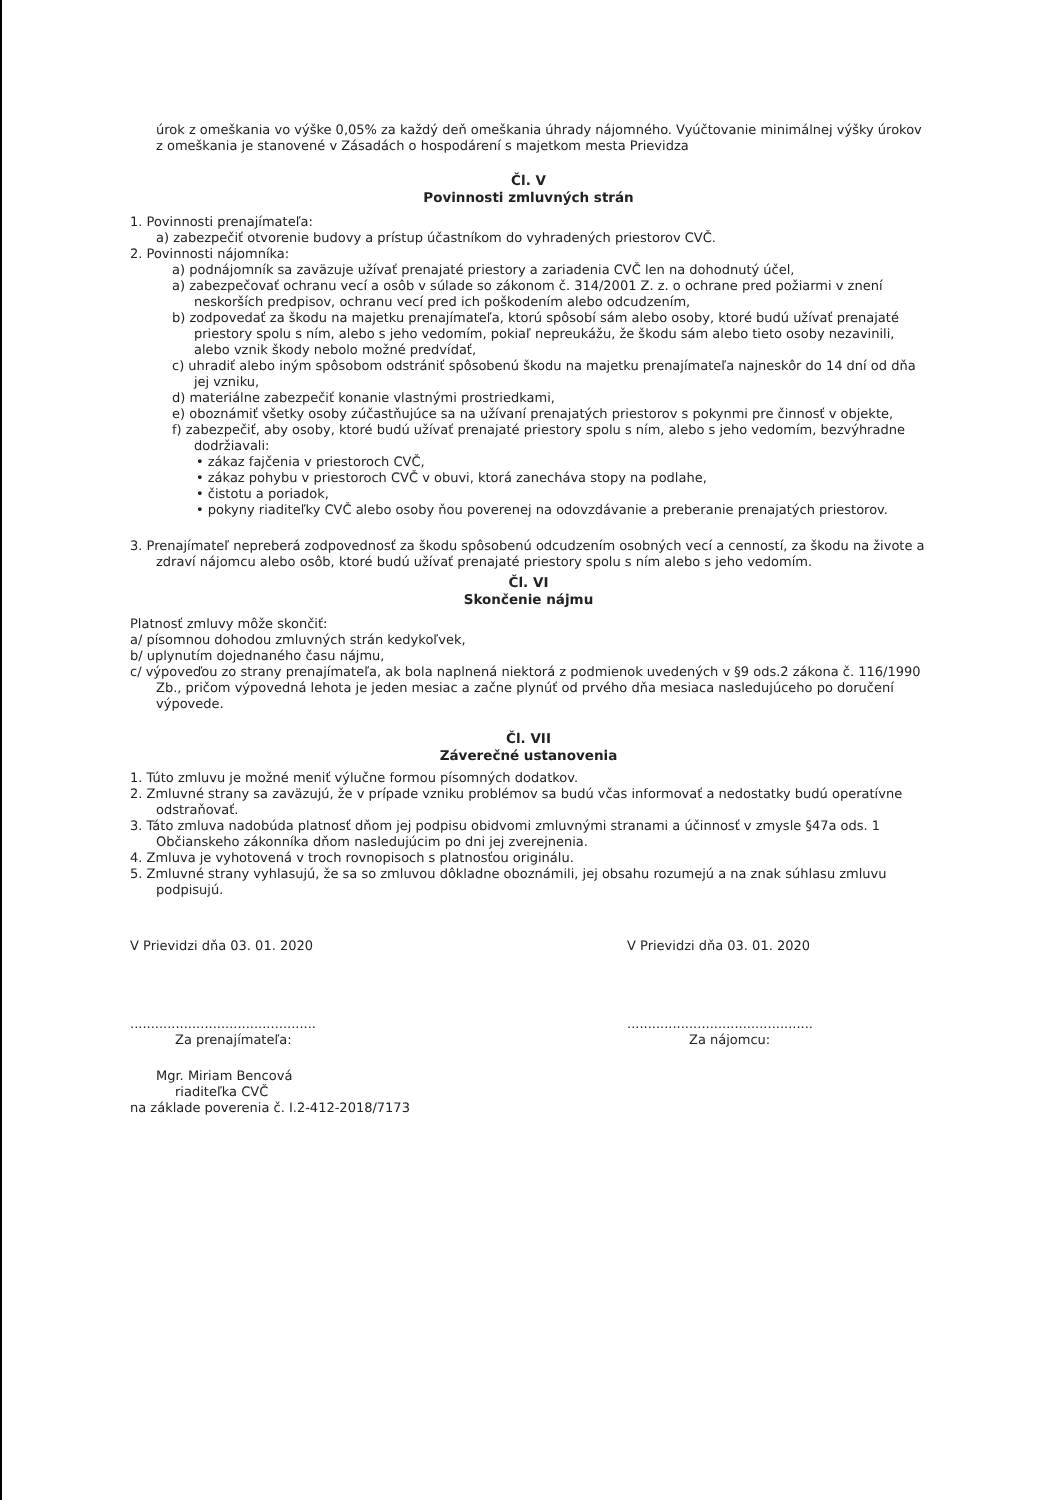úrok z omeškania vo výške 0,05% za každý deň omeškania úhrady nájomného. Vyúčtovanie minimálnej výšky úrokov z omeškania je stanovené v Zásadách o hospodárení s majetkom mesta Prievidza
Čl. V
Povinnosti zmluvných strán
1. Povinnosti prenajímateľa:
a) zabezpečiť otvorenie budovy a prístup účastníkom do vyhradených priestorov CVČ.
2. Povinnosti nájomníka:
a) podnájomník sa zaväzuje užívať prenajaté priestory a zariadenia CVČ len na dohodnutý účel,
a) zabezpečovať ochranu vecí a osôb v súlade so zákonom č. 314/2001 Z. z. o ochrane pred požiarmi v znení neskorších predpisov, ochranu vecí pred ich poškodením alebo odcudzením,
b) zodpovedať za škodu na majetku prenajímateľa, ktorú spôsobí sám alebo osoby, ktoré budú užívať prenajaté priestory spolu s ním, alebo s jeho vedomím, pokiaľ nepreukážu, že škodu sám alebo tieto osoby nezavinili, alebo vznik škody nebolo možné predvídať,
c) uhradiť alebo iným spôsobom odstrániť spôsobenú škodu na majetku prenajímateľa najneskôr do 14 dní od dňa jej vzniku,
d) materiálne zabezpečiť konanie vlastnými prostriedkami,
e) oboznámiť všetky osoby zúčastňujúce sa na užívaní prenajatých priestorov s pokynmi pre činnosť v objekte,
f) zabezpečiť, aby osoby, ktoré budú užívať prenajaté priestory spolu s ním, alebo s jeho vedomím, bezvýhradne dodržiavali:
• zákaz fajčenia v priestoroch CVČ,
• zákaz pohybu v priestoroch CVČ v obuvi, ktorá zanecháva stopy na podlahe,
• čistotu a poriadok,
• pokyny riaditeľky CVČ alebo osoby ňou poverenej na odovzdávanie a preberanie prenajatých priestorov.
3. Prenajímateľ nepreberá zodpovednosť za škodu spôsobenú odcudzením osobných vecí a cenností, za škodu na živote a zdraví nájomcu alebo osôb, ktoré budú užívať prenajaté priestory spolu s ním alebo s jeho vedomím.
Čl. VI
Skončenie nájmu
Platnosť zmluvy môže skončiť:
a/ písomnou dohodou zmluvných strán kedykoľvek,
b/ uplynutím dojednaného času nájmu,
c/ výpoveďou zo strany prenajímateľa, ak bola naplnená niektorá z podmienok uvedených v §9 ods.2 zákona č. 116/1990 Zb., pričom výpovedná lehota je jeden mesiac a začne plynúť od prvého dňa mesiaca nasledujúceho po doručení výpovede.
Čl. VII
Záverečné ustanovenia
1. Túto zmluvu je možné meniť výlučne formou písomných dodatkov.
2. Zmluvné strany sa zaväzujú, že v prípade vzniku problémov sa budú včas informovať a nedostatky budú operatívne odstraňovať.
3. Táto zmluva nadobúda platnosť dňom jej podpisu obidvomi zmluvnými stranami a účinnosť v zmysle §47a ods. 1 Občianskeho zákonníka dňom nasledujúcim po dni jej zverejnenia.
4. Zmluva je vyhotovená v troch rovnopisoch s platnosťou originálu.
5. Zmluvné strany vyhlasujú, že sa so zmluvou dôkladne oboznámili, jej obsahu rozumejú a na znak súhlasu zmluvu podpisujú.
V Prievidzi dňa 03. 01. 2020 V Prievidzi dňa 03. 01. 2020
.............................................
Za prenajímateľa:
Mgr. Miriam Bencová
riaditeľka CVČ
na základe poverenia č. I.2-412-2018/7173
.............................................
Za nájomcu: